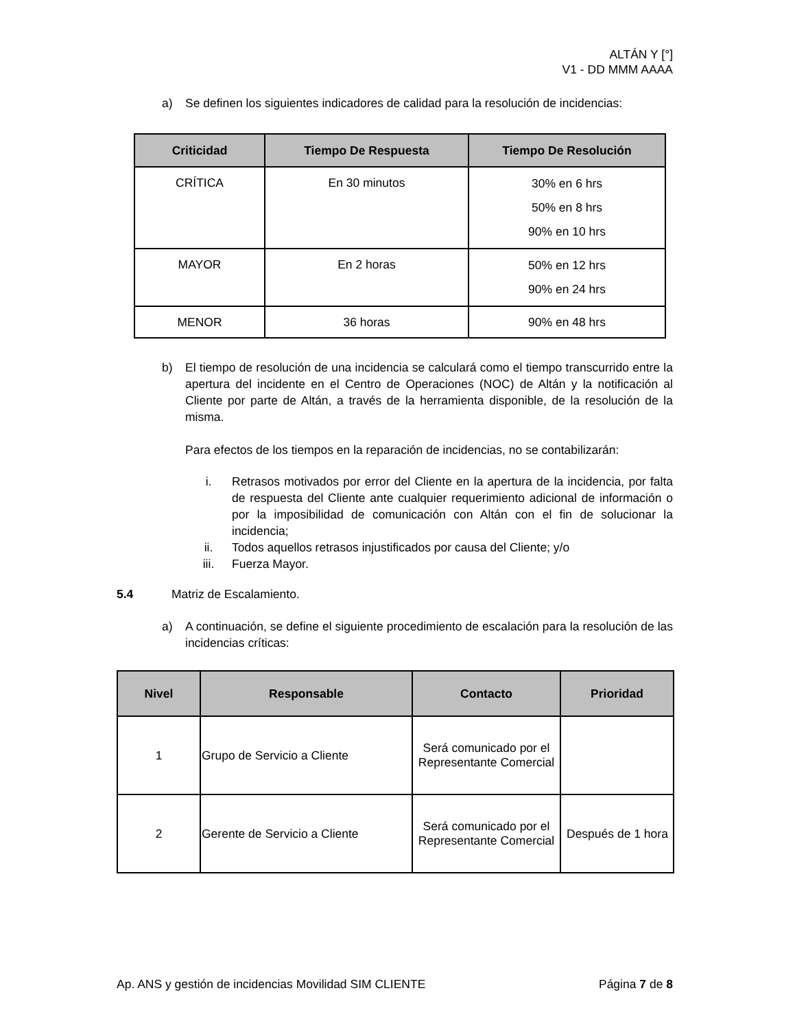ALTÁN Y [°]
V1 - DD MMM AAAA
a) Se definen los siguientes indicadores de calidad para la resolución de incidencias:
| Criticidad | Tiempo De Respuesta | Tiempo De Resolución |
| --- | --- | --- |
| CRÍTICA | En 30 minutos | 30% en 6 hrs 50% en 8 hrs 90% en 10 hrs |
| MAYOR | En 2 horas | 50% en 12 hrs 90% en 24 hrs |
| MENOR | 36 horas | 90% en 48 hrs |
b) El tiempo de resolución de una incidencia se calculará como el tiempo transcurrido entre la apertura del incidente en el Centro de Operaciones (NOC) de Altán y la notificación al Cliente por parte de Altán, a través de la herramienta disponible, de la resolución de la misma.
Para efectos de los tiempos en la reparación de incidencias, no se contabilizarán:
i. Retrasos motivados por error del Cliente en la apertura de la incidencia, por falta de respuesta del Cliente ante cualquier requerimiento adicional de información o por la imposibilidad de comunicación con Altán con el fin de solucionar la incidencia;
ii. Todos aquellos retrasos injustificados por causa del Cliente; y/o
iii. Fuerza Mayor.
5.4 Matriz de Escalamiento.
a) A continuación, se define el siguiente procedimiento de escalación para la resolución de las incidencias críticas:
| Nivel | Responsable | Contacto | Prioridad |
| --- | --- | --- | --- |
| 1 | Grupo de Servicio a Cliente | Será comunicado por el Representante Comercial | |
| 2 | Gerente de Servicio a Cliente | Será comunicado por el Representante Comercial | Después de 1 hora |
Ap. ANS y gestión de incidencias Movilidad SIM CLIENTE Página 7 de 8